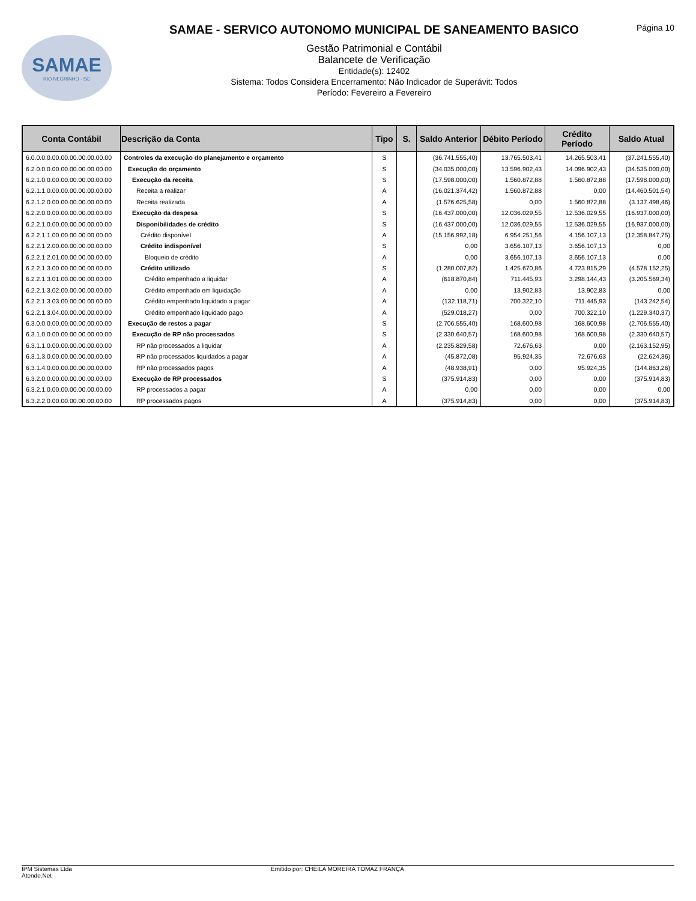SAMAE
RIO NEGRINHO - SC
SAMAE - SERVICO AUTONOMO MUNICIPAL DE SANEAMENTO BASICO
Gestão Patrimonial e Contábil
Balancete de Verificação
Entidade(s): 12402
Sistema: Todos Considera Encerramento: Não Indicador de Superávit: Todos
Período: Fevereiro a Fevereiro
Página 10
| Conta Contábil | Descrição da Conta | Tipo | S. | Saldo Anterior | Débito Período | Crédito Período | Saldo Atual |
| --- | --- | --- | --- | --- | --- | --- | --- |
| 6.0.0.0.0.00.00.00.00.00.00.00 | Controles da execução do planejamento e orçamento | S | | (36.741.555,40) | 13.765.503,41 | 14.265.503,41 | (37.241.555,40) |
| 6.2.0.0.0.00.00.00.00.00.00.00 | Execução do orçamento | S | | (34.035.000,00) | 13.596.902,43 | 14.096.902,43 | (34.535.000,00) |
| 6.2.1.0.0.00.00.00.00.00.00.00 | Execução da receita | S | | (17.598.000,00) | 1.560.872,88 | 1.560.872,88 | (17.598.000,00) |
| 6.2.1.1.0.00.00.00.00.00.00.00 | Receita a realizar | A | | (16.021.374,42) | 1.560.872,88 | 0,00 | (14.460.501,54) |
| 6.2.1.2.0.00.00.00.00.00.00.00 | Receita realizada | A | | (1.576.625,58) | 0,00 | 1.560.872,88 | (3.137.498,46) |
| 6.2.2.0.0.00.00.00.00.00.00.00 | Execução da despesa | S | | (16.437.000,00) | 12.036.029,55 | 12.536.029,55 | (16.937.000,00) |
| 6.2.2.1.0.00.00.00.00.00.00.00 | Disponibilidades de crédito | S | | (16.437.000,00) | 12.036.029,55 | 12.536.029,55 | (16.937.000,00) |
| 6.2.2.1.1.00.00.00.00.00.00.00 | Crédito disponível | A | | (15.156.992,18) | 6.954.251,56 | 4.156.107,13 | (12.358.847,75) |
| 6.2.2.1.2.00.00.00.00.00.00.00 | Crédito indisponível | S | | 0,00 | 3.656.107,13 | 3.656.107,13 | 0,00 |
| 6.2.2.1.2.01.00.00.00.00.00.00 | Bloqueio de crédito | A | | 0,00 | 3.656.107,13 | 3.656.107,13 | 0,00 |
| 6.2.2.1.3.00.00.00.00.00.00.00 | Crédito utilizado | S | | (1.280.007,82) | 1.425.670,86 | 4.723.815,29 | (4.578.152,25) |
| 6.2.2.1.3.01.00.00.00.00.00.00 | Crédito empenhado a liquidar | A | | (618.870,84) | 711.445,93 | 3.298.144,43 | (3.205.569,34) |
| 6.2.2.1.3.02.00.00.00.00.00.00 | Crédito empenhado em liquidação | A | | 0,00 | 13.902,83 | 13.902,83 | 0,00 |
| 6.2.2.1.3.03.00.00.00.00.00.00 | Crédito empenhado liquidado a pagar | A | | (132.118,71) | 700.322,10 | 711.445,93 | (143.242,54) |
| 6.2.2.1.3.04.00.00.00.00.00.00 | Crédito empenhado liquidado pago | A | | (529.018,27) | 0,00 | 700.322,10 | (1.229.340,37) |
| 6.3.0.0.0.00.00.00.00.00.00.00 | Execução de restos a pagar | S | | (2.706.555,40) | 168.600,98 | 168.600,98 | (2.706.555,40) |
| 6.3.1.0.0.00.00.00.00.00.00.00 | Execução de RP não processados | S | | (2.330.640,57) | 168.600,98 | 168.600,98 | (2.330.640,57) |
| 6.3.1.1.0.00.00.00.00.00.00.00 | RP não processados a liquidar | A | | (2.235.829,58) | 72.676,63 | 0,00 | (2.163.152,95) |
| 6.3.1.3.0.00.00.00.00.00.00.00 | RP não processados liquidados a pagar | A | | (45.872,08) | 95.924,35 | 72.676,63 | (22.624,36) |
| 6.3.1.4.0.00.00.00.00.00.00.00 | RP não processados pagos | A | | (48.938,91) | 0,00 | 95.924,35 | (144.863,26) |
| 6.3.2.0.0.00.00.00.00.00.00.00 | Execução de RP processados | S | | (375.914,83) | 0,00 | 0,00 | (375.914,83) |
| 6.3.2.1.0.00.00.00.00.00.00.00 | RP processados a pagar | A | | 0,00 | 0,00 | 0,00 | 0,00 |
| 6.3.2.2.0.00.00.00.00.00.00.00 | RP processados pagos | A | | (375.914,83) | 0,00 | 0,00 | (375.914,83) |
IPM Sistemas Ltda
Atende.Net
Emitido por: CHEILA MOREIRA TOMAZ FRANÇA